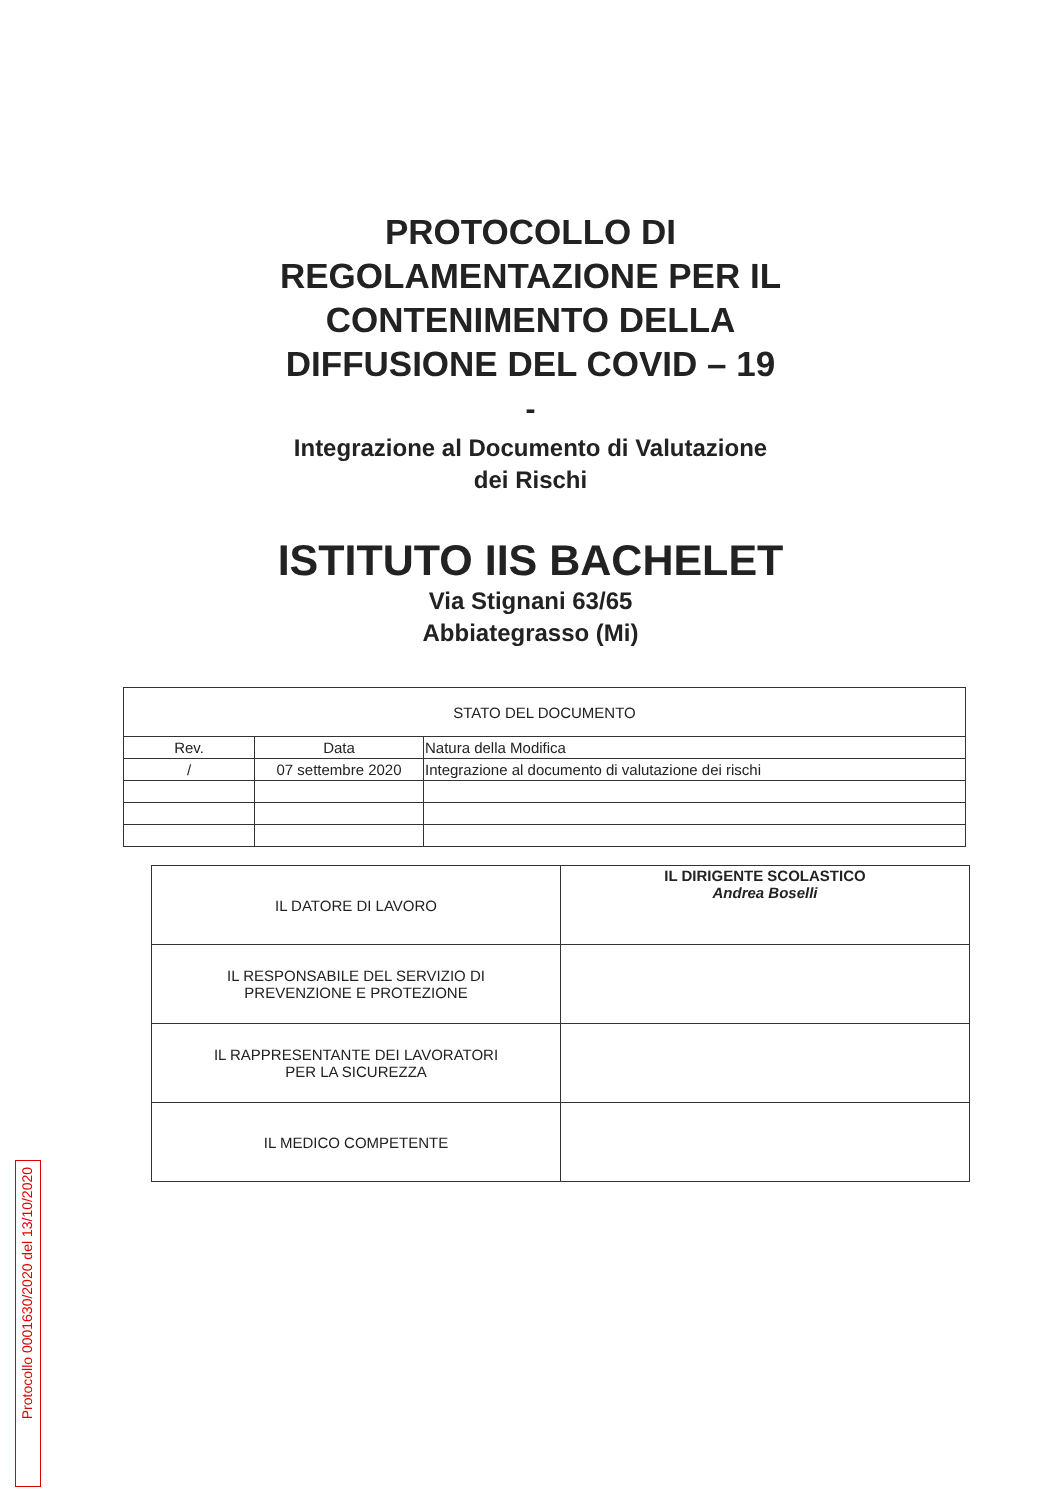PROTOCOLLO DI
REGOLAMENTAZIONE PER IL
CONTENIMENTO DELLA
DIFFUSIONE DEL COVID – 19
-
Integrazione al Documento di Valutazione
dei Rischi
ISTITUTO IIS BACHELET
Via Stignani 63/65
Abbiategrasso (Mi)
| STATO DEL DOCUMENTO | | |
| Rev. | Data | Natura della Modifica |
| / | 07 settembre 2020 | Integrazione al documento di valutazione dei rischi |
| IL DATORE DI LAVORO | IL DIRIGENTE SCOLASTICO Andrea Boselli |
| IL RESPONSABILE DEL SERVIZIO DI PREVENZIONE E PROTEZIONE | |
| IL RAPPRESENTANTE DEI LAVORATORI PER LA SICUREZZA | |
| IL MEDICO COMPETENTE | |
Protocollo 0001630/2020 del 13/10/2020